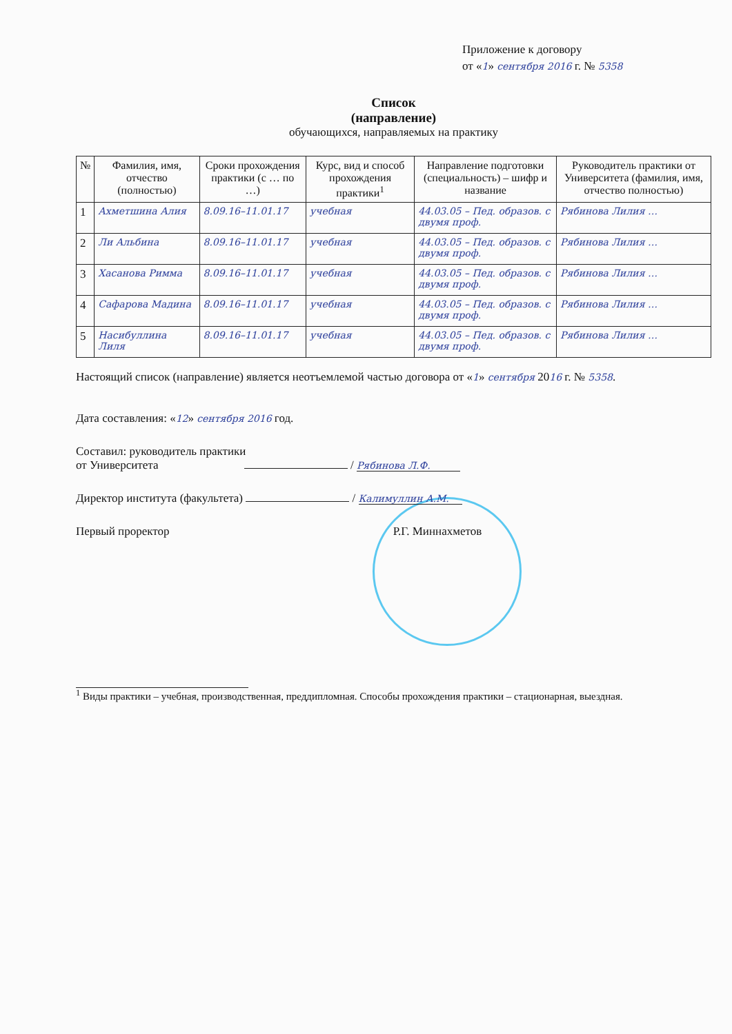Приложение к договору
от «1» сентября 2016 г. № 5358
Список
(направление)
обучающихся, направляемых на практику
| № | Фамилия, имя, отчество (полностью) | Сроки прохождения практики (с … по …) | Курс, вид и способ прохождения практики<sup>1</sup> | Направление подготовки (специальность) – шифр и название | Руководитель практики от Университета (фамилия, имя, отчество полностью) |
| --- | --- | --- | --- | --- | --- |
| 1 | Ахметшина Алия | 8.09.16–11.01.17 | учебная | 44.03.05 – Пед. образов. с двумя проф. | Рябинова Лилия … |
| 2 | Ли Альбина | 8.09.16–11.01.17 | учебная | 44.03.05 – Пед. образов. с двумя проф. | Рябинова Лилия … |
| 3 | Хасанова Римма | 8.09.16–11.01.17 | учебная | 44.03.05 – Пед. образов. с двумя проф. | Рябинова Лилия … |
| 4 | Сафарова Мадина | 8.09.16–11.01.17 | учебная | 44.03.05 – Пед. образов. с двумя проф. | Рябинова Лилия … |
| 5 | Насибуллина Лиля | 8.09.16–11.01.17 | учебная | 44.03.05 – Пед. образов. с двумя проф. | Рябинова Лилия … |
Настоящий список (направление) является неотъемлемой частью договора от «1» сентября 2016 г. № 5358.
Дата составления: «12» сентября 2016 год.
Составил: руководитель практики
от Университета / Рябинова Л.Ф.
Директор института (факультета) / Калимуллин А.М.
Первый проректор Р.Г. Миннахметов
<sup>1</sup> Виды практики – учебная, производственная, преддипломная. Способы прохождения практики – стационарная, выездная.